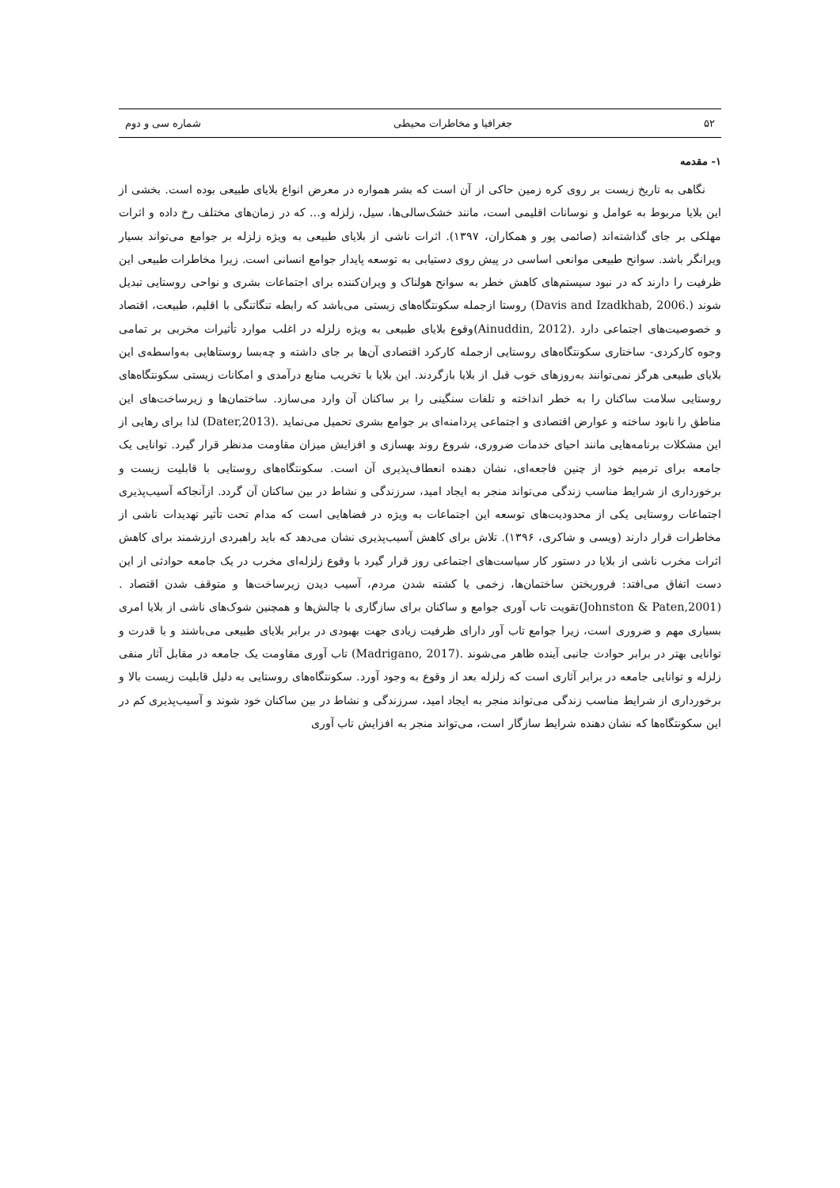۵۲ جغرافیا و مخاطرات محیطی شماره سی و دوم
۱- مقدمه
نگاهی به تاریخ زیست بر روی کره زمین حاکی از آن است که بشر همواره در معرض انواع بلایای طبیعی بوده است. بخشی از این بلایا مربوط به عوامل و نوسانات اقلیمی است، مانند خشک‌سالی‌ها، سیل، زلزله و... که در زمان‌های مختلف رخ داده و اثرات مهلکی بر جای گذاشته‌اند (صائمی پور و همکاران، ۱۳۹۷). اثرات ناشی از بلایای طبیعی به ویژه زلزله بر جوامع می‌تواند بسیار ویرانگر باشد. سوانح طبیعی موانعی اساسی در پیش روی دستیابی به توسعه پایدار جوامع انسانی است. زیرا مخاطرات طبیعی این ظرفیت را دارند که در نبود سیستم‌های کاهش خطر به سوانح هولناک و ویران‌کننده برای اجتماعات بشری و نواحی روستایی تبدیل شوند (.Davis and Izadkhab, 2006) روستا ازجمله سکونتگاه‌های زیستی می‌باشد که رابطه تنگاتنگی با اقلیم، طبیعت، اقتصاد و خصوصیت‌های اجتماعی دارد .(Ainuddin, 2012)وقوع بلایای طبیعی به ویژه زلزله در اغلب موارد تأثیرات مخربی بر تمامی وجوه کارکردی- ساختاری سکونتگاه‌های روستایی ازجمله کارکرد اقتصادی آن‌ها بر جای داشته و چه‌بسا روستاهایی به‌واسطه‌ی این بلایای طبیعی هرگز نمی‌توانند به‌روزهای خوب قبل از بلایا بازگردند. این بلایا با تخریب منابع درآمدی و امکانات زیستی سکونتگاه‌های روستایی سلامت ساکنان را به خطر انداخته و تلفات سنگینی را بر ساکنان آن وارد می‌سازد. ساختمان‌ها و زیرساخت‌های این مناطق را نابود ساخته و عوارض اقتصادی و اجتماعی پردامنه‌ای بر جوامع بشری تحمیل می‌نماید .(Dater,2013) لذا برای رهایی از این مشکلات برنامه‌هایی مانند احیای خدمات ضروری، شروع روند بهسازی و افزایش میزان مقاومت مدنظر قرار گیرد. توانایی یک جامعه برای ترمیم خود از چنین فاجعه‌ای، نشان دهنده انعطاف‌پذیری آن است. سکونتگاه‌های روستایی با قابلیت زیست و برخورداری از شرایط مناسب زندگی می‌تواند منجر به ایجاد امید، سرزندگی و نشاط در بین ساکنان آن گردد. ازآنجاکه آسیب‌پذیری اجتماعات روستایی یکی از محدودیت‌های توسعه این اجتماعات به ویژه در فضاهایی است که مدام تحت تأثیر تهدیدات ناشی از مخاطرات قرار دارند (ویسی و شاکری، ۱۳۹۶). تلاش برای کاهش آسیب‌پذیری نشان می‌دهد که باید راهبردی ارزشمند برای کاهش اثرات مخرب ناشی از بلایا در دستور کار سیاست‌های اجتماعی روز قرار گیرد با وقوع زلزله‌ای مخرب در یک جامعه حوادثی از این دست اتفاق می‌افتد: فروریختن ساختمان‌ها، زخمی یا کشته شدن مردم، آسیب دیدن زیرساخت‌ها و متوقف شدن اقتصاد .(Johnston & Paten,2001)تقویت تاب آوری جوامع و ساکنان برای سازگاری با چالش‌ها و همچنین شوک‌های ناشی از بلایا امری بسیاری مهم و ضروری است، زیرا جوامع تاب آور دارای ظرفیت زیادی جهت بهبودی در برابر بلایای طبیعی می‌باشند و با قدرت و توانایی بهتر در برابر حوادث جانبی آینده ظاهر می‌شوند .(Madrigano, 2017) تاب آوری مقاومت یک جامعه در مقابل آثار منفی زلزله و توانایی جامعه در برابر آثاری است که زلزله بعد از وقوع به وجود آورد. سکونتگاه‌های روستایی به دلیل قابلیت زیست بالا و برخورداری از شرایط مناسب زندگی می‌تواند منجر به ایجاد امید، سرزندگی و نشاط در بین ساکنان خود شوند و آسیب‌پذیری کم در این سکونتگاه‌ها که نشان دهنده شرایط سازگار است، می‌تواند منجر به افزایش تاب آوری